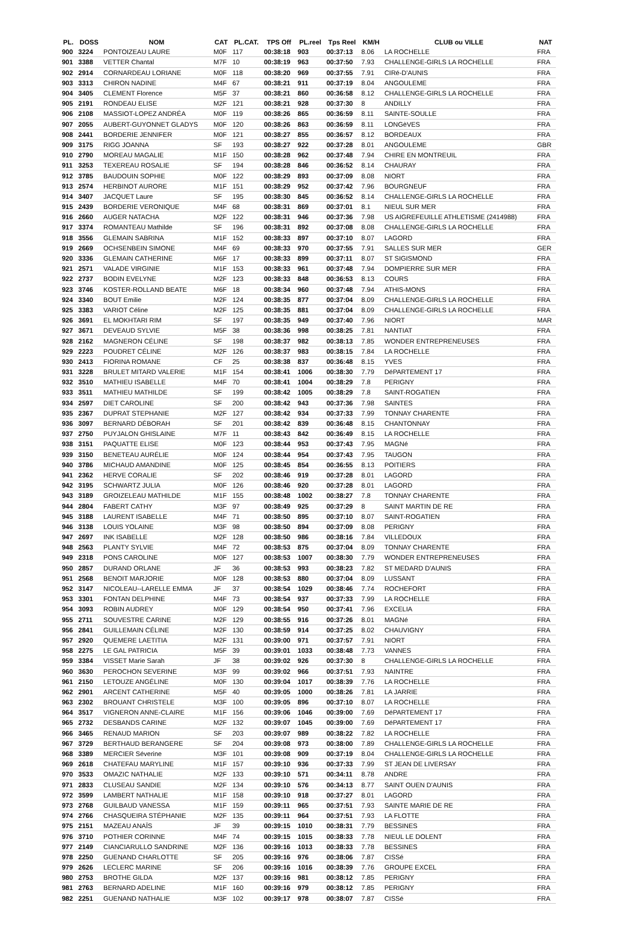| PL. | DOSS | NOM | CAT | PL.CAT. | TPS Off | PL.reel | Tps Reel | KM/H | CLUB ou VILLE | NAT |
| --- | --- | --- | --- | --- | --- | --- | --- | --- | --- | --- |
| 900 | 3224 | PONTOIZEAU LAURE | M0F | 117 | 00:38:18 | 903 | 00:37:13 | 8.06 | LA ROCHELLE | FRA |
| 901 | 3388 | VETTER Chantal | M7F | 10 | 00:38:19 | 963 | 00:37:50 | 7.93 | CHALLENGE-GIRLS LA ROCHELLE | FRA |
| 902 | 2914 | CORNARDEAU LORIANE | M0F | 118 | 00:38:20 | 969 | 00:37:55 | 7.91 | CIRé-D'AUNIS | FRA |
| 903 | 3313 | CHIRON NADINE | M4F | 67 | 00:38:21 | 911 | 00:37:19 | 8.04 | ANGOULEME | FRA |
| 904 | 3405 | CLEMENT Florence | M5F | 37 | 00:38:21 | 860 | 00:36:58 | 8.12 | CHALLENGE-GIRLS LA ROCHELLE | FRA |
| 905 | 2191 | RONDEAU ELISE | M2F | 121 | 00:38:21 | 928 | 00:37:30 | 8 | ANDILLY | FRA |
| 906 | 2108 | MASSIOT-LOPEZ ANDRÉA | M0F | 119 | 00:38:26 | 865 | 00:36:59 | 8.11 | SAINTE-SOULLE | FRA |
| 907 | 2055 | AUBERT-GUYONNET GLADYS | M0F | 120 | 00:38:26 | 863 | 00:36:59 | 8.11 | LONGèVES | FRA |
| 908 | 2441 | BORDERIE JENNIFER | M0F | 121 | 00:38:27 | 855 | 00:36:57 | 8.12 | BORDEAUX | FRA |
| 909 | 3175 | RIGG JOANNA | SF | 193 | 00:38:27 | 922 | 00:37:28 | 8.01 | ANGOULEME | GBR |
| 910 | 2790 | MOREAU MAGALIE | M1F | 150 | 00:38:28 | 962 | 00:37:48 | 7.94 | CHIRE EN MONTREUIL | FRA |
| 911 | 3253 | TEXEREAU ROSALIE | SF | 194 | 00:38:28 | 846 | 00:36:52 | 8.14 | CHAURAY | FRA |
| 912 | 3785 | BAUDOUIN SOPHIE | M0F | 122 | 00:38:29 | 893 | 00:37:09 | 8.08 | NIORT | FRA |
| 913 | 2574 | HERBINOT AURORE | M1F | 151 | 00:38:29 | 952 | 00:37:42 | 7.96 | BOURGNEUF | FRA |
| 914 | 3407 | JACQUET Laure | SF | 195 | 00:38:30 | 845 | 00:36:52 | 8.14 | CHALLENGE-GIRLS LA ROCHELLE | FRA |
| 915 | 2439 | BORDERIE VERONIQUE | M4F | 68 | 00:38:31 | 869 | 00:37:01 | 8.1 | NIEUL SUR MER | FRA |
| 916 | 2660 | AUGER NATACHA | M2F | 122 | 00:38:31 | 946 | 00:37:36 | 7.98 | US AIGREFEUILLE ATHLETISME (2414988) | FRA |
| 917 | 3374 | ROMANTEAU Mathilde | SF | 196 | 00:38:31 | 892 | 00:37:08 | 8.08 | CHALLENGE-GIRLS LA ROCHELLE | FRA |
| 918 | 3556 | GLEMAIN SABRINA | M1F | 152 | 00:38:33 | 897 | 00:37:10 | 8.07 | LAGORD | FRA |
| 919 | 2669 | OCHSENBEIN SIMONE | M4F | 69 | 00:38:33 | 970 | 00:37:55 | 7.91 | SALLES SUR MER | GER |
| 920 | 3336 | GLEMAIN CATHERINE | M6F | 17 | 00:38:33 | 899 | 00:37:11 | 8.07 | ST SIGISMOND | FRA |
| 921 | 2571 | VALADE VIRGINIE | M1F | 153 | 00:38:33 | 961 | 00:37:48 | 7.94 | DOMPIERRE SUR MER | FRA |
| 922 | 2737 | BODIN EVELYNE | M2F | 123 | 00:38:33 | 848 | 00:36:53 | 8.13 | COURS | FRA |
| 923 | 3746 | KOSTER-ROLLAND BEATE | M6F | 18 | 00:38:34 | 960 | 00:37:48 | 7.94 | ATHIS-MONS | FRA |
| 924 | 3340 | BOUT Emilie | M2F | 124 | 00:38:35 | 877 | 00:37:04 | 8.09 | CHALLENGE-GIRLS LA ROCHELLE | FRA |
| 925 | 3383 | VARIOT Céline | M2F | 125 | 00:38:35 | 881 | 00:37:04 | 8.09 | CHALLENGE-GIRLS LA ROCHELLE | FRA |
| 926 | 3691 | EL MOKHTARI RIM | SF | 197 | 00:38:35 | 949 | 00:37:40 | 7.96 | NIORT | MAR |
| 927 | 3671 | DEVEAUD SYLVIE | M5F | 38 | 00:38:36 | 998 | 00:38:25 | 7.81 | NANTIAT | FRA |
| 928 | 2162 | MAGNERON CÉLINE | SF | 198 | 00:38:37 | 982 | 00:38:13 | 7.85 | WONDER ENTREPRENEUSES | FRA |
| 929 | 2223 | POUDRET CÉLINE | M2F | 126 | 00:38:37 | 983 | 00:38:15 | 7.84 | LA ROCHELLE | FRA |
| 930 | 2413 | FIORINA ROMANE | CF | 25 | 00:38:38 | 837 | 00:36:48 | 8.15 | YVES | FRA |
| 931 | 3228 | BRULET MITARD VALERIE | M1F | 154 | 00:38:41 | 1006 | 00:38:30 | 7.79 | DéPARTEMENT 17 | FRA |
| 932 | 3510 | MATHIEU ISABELLE | M4F | 70 | 00:38:41 | 1004 | 00:38:29 | 7.8 | PERIGNY | FRA |
| 933 | 3511 | MATHIEU MATHILDE | SF | 199 | 00:38:42 | 1005 | 00:38:29 | 7.8 | SAINT-ROGATIEN | FRA |
| 934 | 2597 | DIET CAROLINE | SF | 200 | 00:38:42 | 943 | 00:37:36 | 7.98 | SAINTES | FRA |
| 935 | 2367 | DUPRAT STEPHANIE | M2F | 127 | 00:38:42 | 934 | 00:37:33 | 7.99 | TONNAY CHARENTE | FRA |
| 936 | 3097 | BERNARD DÉBORAH | SF | 201 | 00:38:42 | 839 | 00:36:48 | 8.15 | CHANTONNAY | FRA |
| 937 | 2750 | PUYJALON GHISLAINE | M7F | 11 | 00:38:43 | 842 | 00:36:49 | 8.15 | LA ROCHELLE | FRA |
| 938 | 3151 | PAQUATTE ELISE | M0F | 123 | 00:38:44 | 953 | 00:37:43 | 7.95 | MAGNé | FRA |
| 939 | 3150 | BENETEAU AURÉLIE | M0F | 124 | 00:38:44 | 954 | 00:37:43 | 7.95 | TAUGON | FRA |
| 940 | 3786 | MICHAUD AMANDINE | M0F | 125 | 00:38:45 | 854 | 00:36:55 | 8.13 | POITIERS | FRA |
| 941 | 2362 | HERVE CORALIE | SF | 202 | 00:38:46 | 919 | 00:37:28 | 8.01 | LAGORD | FRA |
| 942 | 3195 | SCHWARTZ JULIA | M0F | 126 | 00:38:46 | 920 | 00:37:28 | 8.01 | LAGORD | FRA |
| 943 | 3189 | GROIZELEAU MATHILDE | M1F | 155 | 00:38:48 | 1002 | 00:38:27 | 7.8 | TONNAY CHARENTE | FRA |
| 944 | 2804 | FABERT CATHY | M3F | 97 | 00:38:49 | 925 | 00:37:29 | 8 | SAINT MARTIN DE RE | FRA |
| 945 | 3188 | LAURENT ISABELLE | M4F | 71 | 00:38:50 | 895 | 00:37:10 | 8.07 | SAINT-ROGATIEN | FRA |
| 946 | 3138 | LOUIS YOLAINE | M3F | 98 | 00:38:50 | 894 | 00:37:09 | 8.08 | PERIGNY | FRA |
| 947 | 2697 | INK ISABELLE | M2F | 128 | 00:38:50 | 986 | 00:38:16 | 7.84 | VILLEDOUX | FRA |
| 948 | 2563 | PLANTY SYLVIE | M4F | 72 | 00:38:53 | 875 | 00:37:04 | 8.09 | TONNAY CHARENTE | FRA |
| 949 | 2318 | PONS CAROLINE | M0F | 127 | 00:38:53 | 1007 | 00:38:30 | 7.79 | WONDER ENTREPRENEUSES | FRA |
| 950 | 2857 | DURAND ORLANE | JF | 36 | 00:38:53 | 993 | 00:38:23 | 7.82 | ST MEDARD D'AUNIS | FRA |
| 951 | 2568 | BENOIT MARJORIE | M0F | 128 | 00:38:53 | 880 | 00:37:04 | 8.09 | LUSSANT | FRA |
| 952 | 3147 | NICOLEAU--LARELLE EMMA | JF | 37 | 00:38:54 | 1029 | 00:38:46 | 7.74 | ROCHEFORT | FRA |
| 953 | 3301 | FONTAN DELPHINE | M4F | 73 | 00:38:54 | 937 | 00:37:33 | 7.99 | LA ROCHELLE | FRA |
| 954 | 3093 | ROBIN AUDREY | M0F | 129 | 00:38:54 | 950 | 00:37:41 | 7.96 | EXCELIA | FRA |
| 955 | 2711 | SOUVESTRE CARINE | M2F | 129 | 00:38:55 | 916 | 00:37:26 | 8.01 | MAGNé | FRA |
| 956 | 2841 | GUILLEMAIN CÉLINE | M2F | 130 | 00:38:59 | 914 | 00:37:25 | 8.02 | CHAUVIGNY | FRA |
| 957 | 2920 | QUEMERE LAETITIA | M2F | 131 | 00:39:00 | 971 | 00:37:57 | 7.91 | NIORT | FRA |
| 958 | 2275 | LE GAL PATRICIA | M5F | 39 | 00:39:01 | 1033 | 00:38:48 | 7.73 | VANNES | FRA |
| 959 | 3384 | VISSET Marie Sarah | JF | 38 | 00:39:02 | 926 | 00:37:30 | 8 | CHALLENGE-GIRLS LA ROCHELLE | FRA |
| 960 | 3630 | PEROCHON SEVERINE | M3F | 99 | 00:39:02 | 966 | 00:37:51 | 7.93 | NAINTRE | FRA |
| 961 | 2150 | LETOUZE ANGÉLINE | M0F | 130 | 00:39:04 | 1017 | 00:38:39 | 7.76 | LA ROCHELLE | FRA |
| 962 | 2901 | ARCENT CATHERINE | M5F | 40 | 00:39:05 | 1000 | 00:38:26 | 7.81 | LA JARRIE | FRA |
| 963 | 2302 | BROUANT CHRISTELE | M3F | 100 | 00:39:05 | 896 | 00:37:10 | 8.07 | LA ROCHELLE | FRA |
| 964 | 3517 | VIGNERON ANNE-CLAIRE | M1F | 156 | 00:39:06 | 1046 | 00:39:00 | 7.69 | DéPARTEMENT 17 | FRA |
| 965 | 2732 | DESBANDS CARINE | M2F | 132 | 00:39:07 | 1045 | 00:39:00 | 7.69 | DéPARTEMENT 17 | FRA |
| 966 | 3465 | RENAUD MARION | SF | 203 | 00:39:07 | 989 | 00:38:22 | 7.82 | LA ROCHELLE | FRA |
| 967 | 3729 | BERTHAUD BERANGERE | SF | 204 | 00:39:08 | 973 | 00:38:00 | 7.89 | CHALLENGE-GIRLS LA ROCHELLE | FRA |
| 968 | 3389 | MERCIER Séverine | M3F | 101 | 00:39:08 | 909 | 00:37:19 | 8.04 | CHALLENGE-GIRLS LA ROCHELLE | FRA |
| 969 | 2618 | CHATEFAU MARYLINE | M1F | 157 | 00:39:10 | 936 | 00:37:33 | 7.99 | ST JEAN DE LIVERSAY | FRA |
| 970 | 3533 | OMAZIC NATHALIE | M2F | 133 | 00:39:10 | 571 | 00:34:11 | 8.78 | ANDRE | FRA |
| 971 | 2833 | CLUSEAU SANDIE | M2F | 134 | 00:39:10 | 576 | 00:34:13 | 8.77 | SAINT OUEN D'AUNIS | FRA |
| 972 | 3599 | LAMBERT NATHALIE | M1F | 158 | 00:39:10 | 918 | 00:37:27 | 8.01 | LAGORD | FRA |
| 973 | 2768 | GUILBAUD VANESSA | M1F | 159 | 00:39:11 | 965 | 00:37:51 | 7.93 | SAINTE MARIE DE RE | FRA |
| 974 | 2766 | CHASQUEIRA STÉPHANIE | M2F | 135 | 00:39:11 | 964 | 00:37:51 | 7.93 | LA FLOTTE | FRA |
| 975 | 2151 | MAZEAU ANAÏS | JF | 39 | 00:39:15 | 1010 | 00:38:31 | 7.79 | BESSINES | FRA |
| 976 | 3710 | POTHIER CORINNE | M4F | 74 | 00:39:15 | 1015 | 00:38:33 | 7.78 | NIEUL LE DOLENT | FRA |
| 977 | 2149 | CIANCIARULLO SANDRINE | M2F | 136 | 00:39:16 | 1013 | 00:38:33 | 7.78 | BESSINES | FRA |
| 978 | 2250 | GUENAND CHARLOTTE | SF | 205 | 00:39:16 | 976 | 00:38:06 | 7.87 | CISSé | FRA |
| 979 | 2626 | LECLERC MARINE | SF | 206 | 00:39:16 | 1016 | 00:38:39 | 7.76 | GROUPE EXCEL | FRA |
| 980 | 2753 | BROTHE GILDA | M2F | 137 | 00:39:16 | 981 | 00:38:12 | 7.85 | PERIGNY | FRA |
| 981 | 2763 | BERNARD ADELINE | M1F | 160 | 00:39:16 | 979 | 00:38:12 | 7.85 | PERIGNY | FRA |
| 982 | 2251 | GUENAND NATHALIE | M3F | 102 | 00:39:17 | 978 | 00:38:07 | 7.87 | CISSé | FRA |